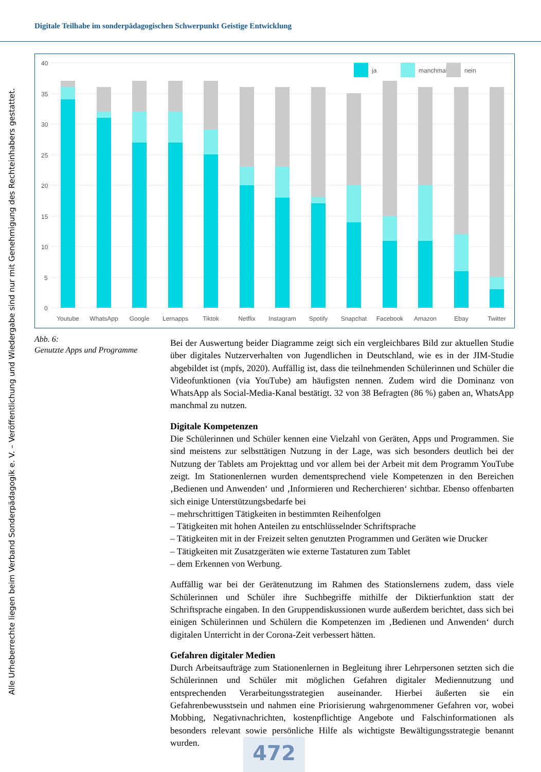Digitale Teilhabe im sonderpädagogischen Schwerpunkt Geistige Entwicklung
Alle Urheberrechte liegen beim Verband Sonderpädagogik e. V. – Veröffentlichung und Wiedergabe sind nur mit Genehmigung des Rechteinhabers gestattet.
40
35
30
25
20
15
10
5
0
ja
manchmal
nein
Youtube
WhatsApp
Google
Lernapps
Tiktok
Netflix
Instagram
Spotify
Snapchat
Facebook
Amazon
Ebay
Twitter
Abb. 6:
Genutzte Apps und Programme
Bei der Auswertung beider Diagramme zeigt sich ein vergleichbares Bild zur aktuellen Studie über digitales Nutzerverhalten von Jugendlichen in Deutschland, wie es in der JIM-Studie abgebildet ist (mpfs, 2020). Auffällig ist, dass die teilnehmenden Schülerinnen und Schüler die Videofunktionen (via YouTube) am häufigsten nennen. Zudem wird die Dominanz von WhatsApp als Social-Media-Kanal bestätigt. 32 von 38 Befragten (86 %) gaben an, WhatsApp manchmal zu nutzen.
Digitale Kompetenzen
Die Schülerinnen und Schüler kennen eine Vielzahl von Geräten, Apps und Programmen. Sie sind meistens zur selbsttätigen Nutzung in der Lage, was sich besonders deutlich bei der Nutzung der Tablets am Projekttag und vor allem bei der Arbeit mit dem Programm YouTube zeigt. Im Stationenlernen wurden dementsprechend viele Kompetenzen in den Bereichen ‚Bedienen und Anwenden‘ und ‚Informieren und Recherchieren‘ sichtbar. Ebenso offenbarten sich einige Unterstützungsbedarfe bei
– mehrschrittigen Tätigkeiten in bestimmten Reihenfolgen
– Tätigkeiten mit hohen Anteilen zu entschlüsselnder Schriftsprache
– Tätigkeiten mit in der Freizeit selten genutzten Programmen und Geräten wie Drucker
– Tätigkeiten mit Zusatzgeräten wie externe Tastaturen zum Tablet
– dem Erkennen von Werbung.
Auffällig war bei der Gerätenutzung im Rahmen des Stationslernens zudem, dass viele Schülerinnen und Schüler ihre Suchbegriffe mithilfe der Diktierfunktion statt der Schriftsprache eingaben. In den Gruppendiskussionen wurde außerdem berichtet, dass sich bei einigen Schülerinnen und Schülern die Kompetenzen im ‚Bedienen und Anwenden‘ durch digitalen Unterricht in der Corona-Zeit verbessert hätten.
Gefahren digitaler Medien
Durch Arbeitsaufträge zum Stationenlernen in Begleitung ihrer Lehrpersonen setzten sich die Schülerinnen und Schüler mit möglichen Gefahren digitaler Mediennutzung und entsprechenden Verarbeitungsstrategien auseinander. Hierbei äußerten sie ein Gefahrenbewusstsein und nahmen eine Priorisierung wahrgenommener Gefahren vor, wobei Mobbing, Negativnachrichten, kostenpflichtige Angebote und Falschinformationen als besonders relevant sowie persönliche Hilfe als wichtigste Bewältigungsstrategie benannt wurden.
472